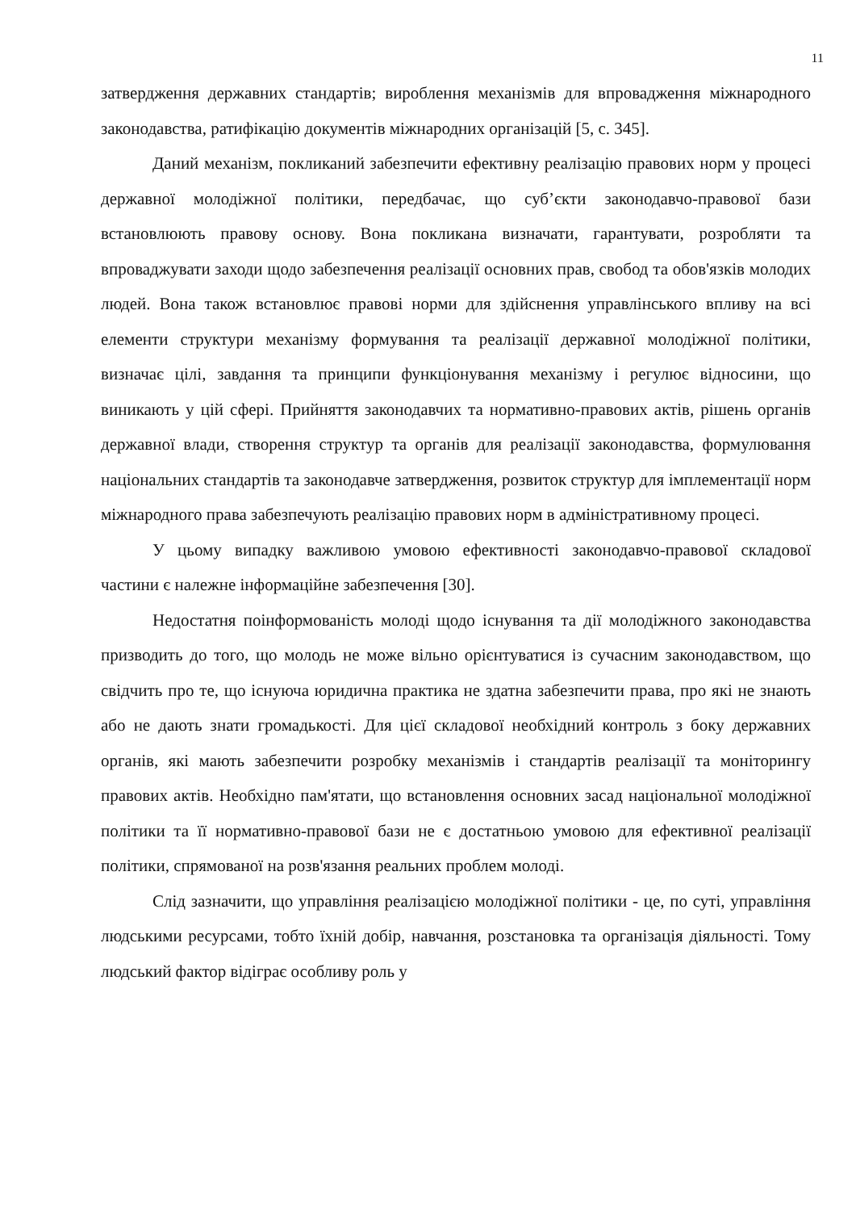11
затвердження державних стандартів; вироблення механізмів для впровадження міжнародного законодавства, ратифікацію документів міжнародних організацій [5, с. 345].
Даний механізм, покликаний забезпечити ефективну реалізацію правових норм у процесі державної молодіжної політики, передбачає, що суб’єкти законодавчо-правової бази встановлюють правову основу. Вона покликана визначати, гарантувати, розробляти та впроваджувати заходи щодо забезпечення реалізації основних прав, свобод та обов'язків молодих людей. Вона також встановлює правові норми для здійснення управлінського впливу на всі елементи структури механізму формування та реалізації державної молодіжної політики, визначає цілі, завдання та принципи функціонування механізму і регулює відносини, що виникають у цій сфері. Прийняття законодавчих та нормативно-правових актів, рішень органів державної влади, створення структур та органів для реалізації законодавства, формулювання національних стандартів та законодавче затвердження, розвиток структур для імплементації норм міжнародного права забезпечують реалізацію правових норм в адміністративному процесі.
У цьому випадку важливою умовою ефективності законодавчо-правової складової частини є належне інформаційне забезпечення [30].
Недостатня поінформованість молоді щодо існування та дії молодіжного законодавства призводить до того, що молодь не може вільно орієнтуватися із сучасним законодавством, що свідчить про те, що існуюча юридична практика не здатна забезпечити права, про які не знають або не дають знати громадькості. Для цієї складової необхідний контроль з боку державних органів, які мають забезпечити розробку механізмів і стандартів реалізації та моніторингу правових актів. Необхідно пам'ятати, що встановлення основних засад національної молодіжної політики та її нормативно-правової бази не є достатньою умовою для ефективної реалізації політики, спрямованої на розв'язання реальних проблем молоді.
Слід зазначити, що управління реалізацією молодіжної політики - це, по суті, управління людськими ресурсами, тобто їхній добір, навчання, розстановка та організація діяльності. Тому людський фактор відіграє особливу роль у